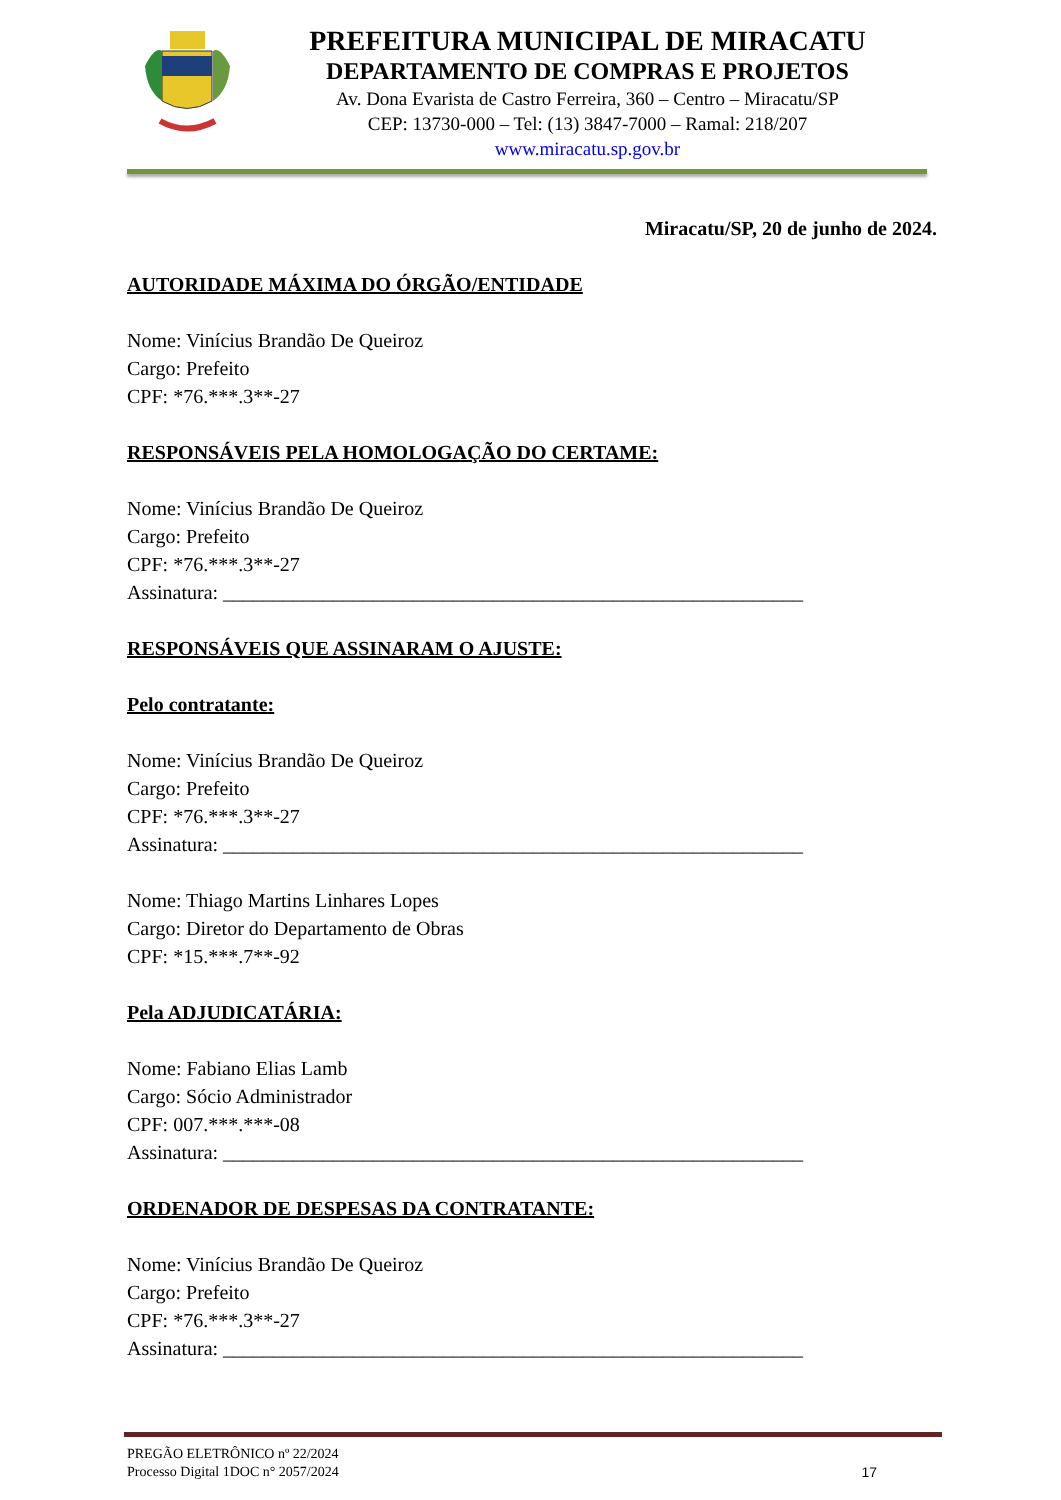PREFEITURA MUNICIPAL DE MIRACATU
DEPARTAMENTO DE COMPRAS E PROJETOS
Av. Dona Evarista de Castro Ferreira, 360 – Centro – Miracatu/SP
CEP: 13730-000 – Tel: (13) 3847-7000 – Ramal: 218/207
www.miracatu.sp.gov.br
Miracatu/SP, 20 de junho de 2024.
AUTORIDADE MÁXIMA DO ÓRGÃO/ENTIDADE
Nome: Vinícius Brandão De Queiroz
Cargo: Prefeito
CPF: *76.***.3**-27
RESPONSÁVEIS PELA HOMOLOGAÇÃO DO CERTAME:
Nome: Vinícius Brandão De Queiroz
Cargo: Prefeito
CPF: *76.***.3**-27
Assinatura: __________________________________________________________
RESPONSÁVEIS QUE ASSINARAM O AJUSTE:
Pelo contratante:
Nome: Vinícius Brandão De Queiroz
Cargo: Prefeito
CPF: *76.***.3**-27
Assinatura: __________________________________________________________
Nome: Thiago Martins Linhares Lopes
Cargo: Diretor do Departamento de Obras
CPF: *15.***.7**-92
Pela ADJUDICATÁRIA:
Nome: Fabiano Elias Lamb
Cargo: Sócio Administrador
CPF: 007.***.***-08
Assinatura: __________________________________________________________
ORDENADOR DE DESPESAS DA CONTRATANTE:
Nome: Vinícius Brandão De Queiroz
Cargo: Prefeito
CPF: *76.***.3**-27
Assinatura: __________________________________________________________
PREGÃO ELETRÔNICO nº 22/2024
Processo Digital 1DOC n° 2057/2024
17